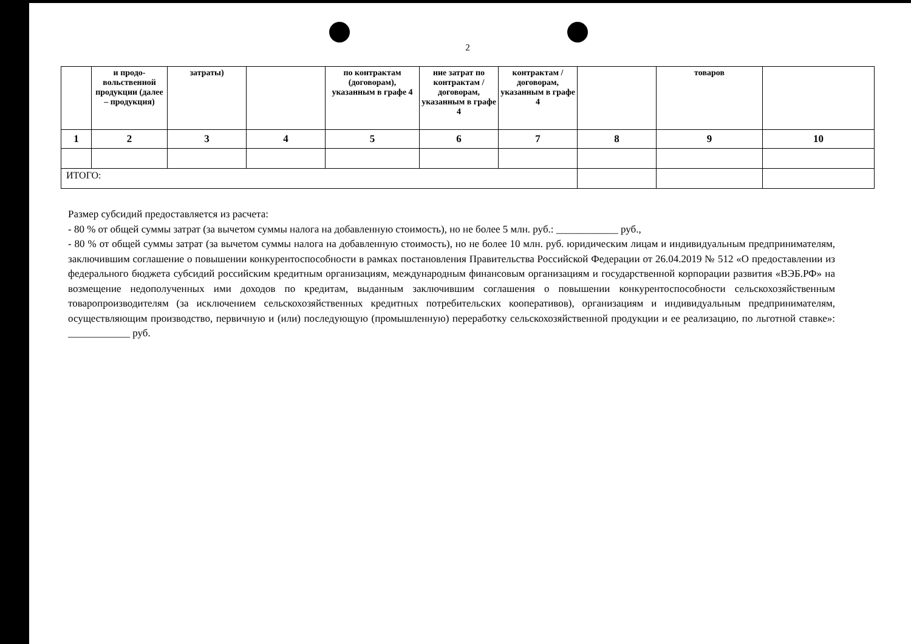2
| | и продо-вольственной продукции (далее – продукция) | затраты) | | по контрактам (договорам), указанным в графе 4 | ние затрат по контрактам /договорам, указанным в графе 4 | контрактам /договорам, указанным в графе 4 | | товаров | |
| 1 | 2 | 3 | 4 | 5 | 6 | 7 | 8 | 9 | 10 |
| ИТОГО: | | | | | | | | | |
Размер субсидий предоставляется из расчета:
- 80 % от общей суммы затрат (за вычетом суммы налога на добавленную стоимость), но не более 5 млн. руб.: ____________ руб.,
- 80 % от общей суммы затрат (за вычетом суммы налога на добавленную стоимость), но не более 10 млн. руб. юридическим лицам и индивидуальным предпринимателям, заключившим соглашение о повышении конкурентоспособности в рамках постановления Правительства Российской Федерации от 26.04.2019 № 512 «О предоставлении из федерального бюджета субсидий российским кредитным организациям, международным финансовым организациям и государственной корпорации развития «ВЭБ.РФ» на возмещение недополученных ими доходов по кредитам, выданным заключившим соглашения о повышении конкурентоспособности сельскохозяйственным товаропроизводителям (за исключением сельскохозяйственных кредитных потребительских кооперативов), организациям и индивидуальным предпринимателям, осуществляющим производство, первичную и (или) последующую (промышленную) переработку сельскохозяйственной продукции и ее реализацию, по льготной ставке»: ____________ руб.